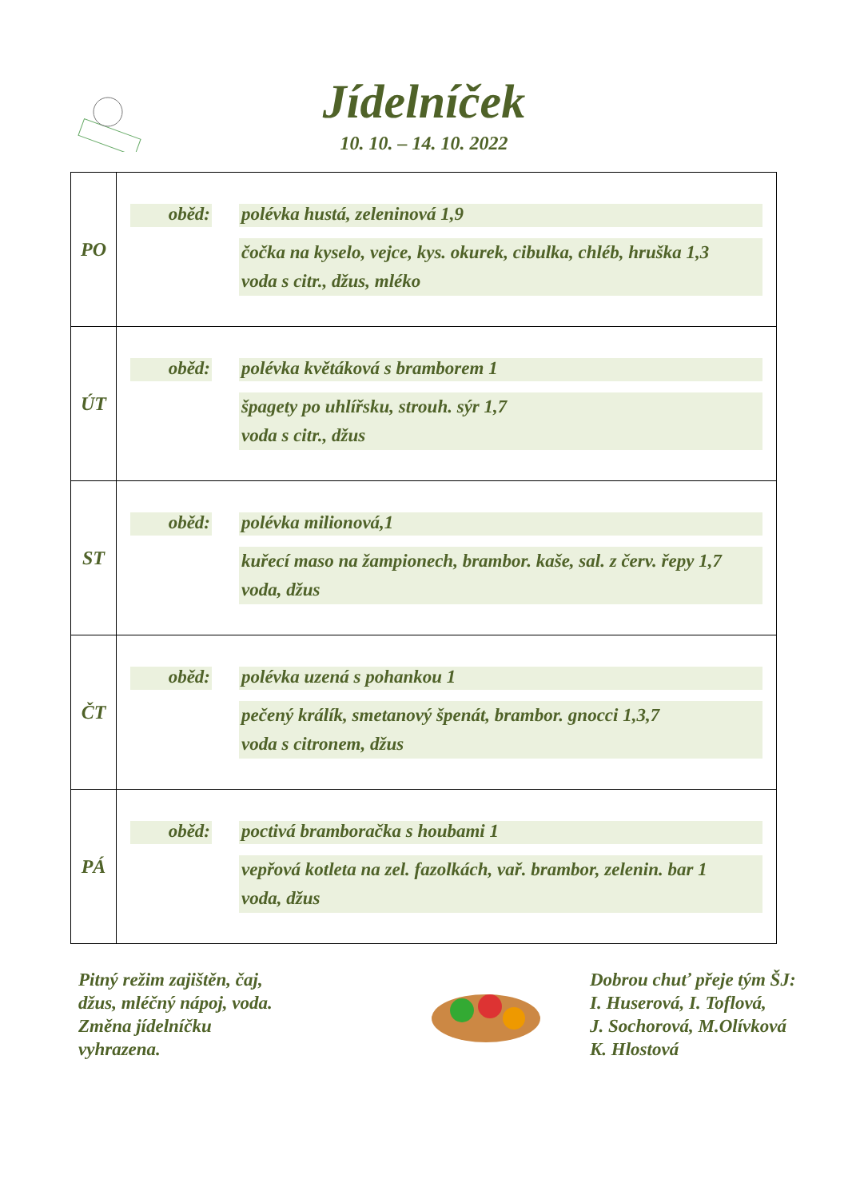Jídelníček
10. 10. – 14. 10. 2022
| PO | oběd: polévka hustá, zeleninová 1,9 čočka na kyselo, vejce, kys. okurek, cibulka, chléb, hruška 1,3 voda s citr., džus, mléko |
| ÚT | oběd: polévka květáková s bramborem 1 špagety po uhlířsku, strouh. sýr 1,7 voda s citr., džus |
| ST | oběd: polévka milionová,1 kuřecí maso na žampionech, brambor. kaše, sal. z červ. řepy 1,7 voda, džus |
| ČT | oběd: polévka uzená s pohankou 1 pečený králík, smetanový špenát, brambor. gnocci 1,3,7 voda s citronem, džus |
| PÁ | oběd: poctivá bramboračka s houbami 1 vepřová kotleta na zel. fazolkách, vař. brambor, zelenin. bar 1 voda, džus |
Pitný režim zajištěn, čaj,
džus, mléčný nápoj, voda.
Změna jídelníčku
vyhrazena.
Dobrou chuť přeje tým ŠJ:
I. Huserová, I. Toflová,
J. Sochorová, M.Olívková
K. Hlostová